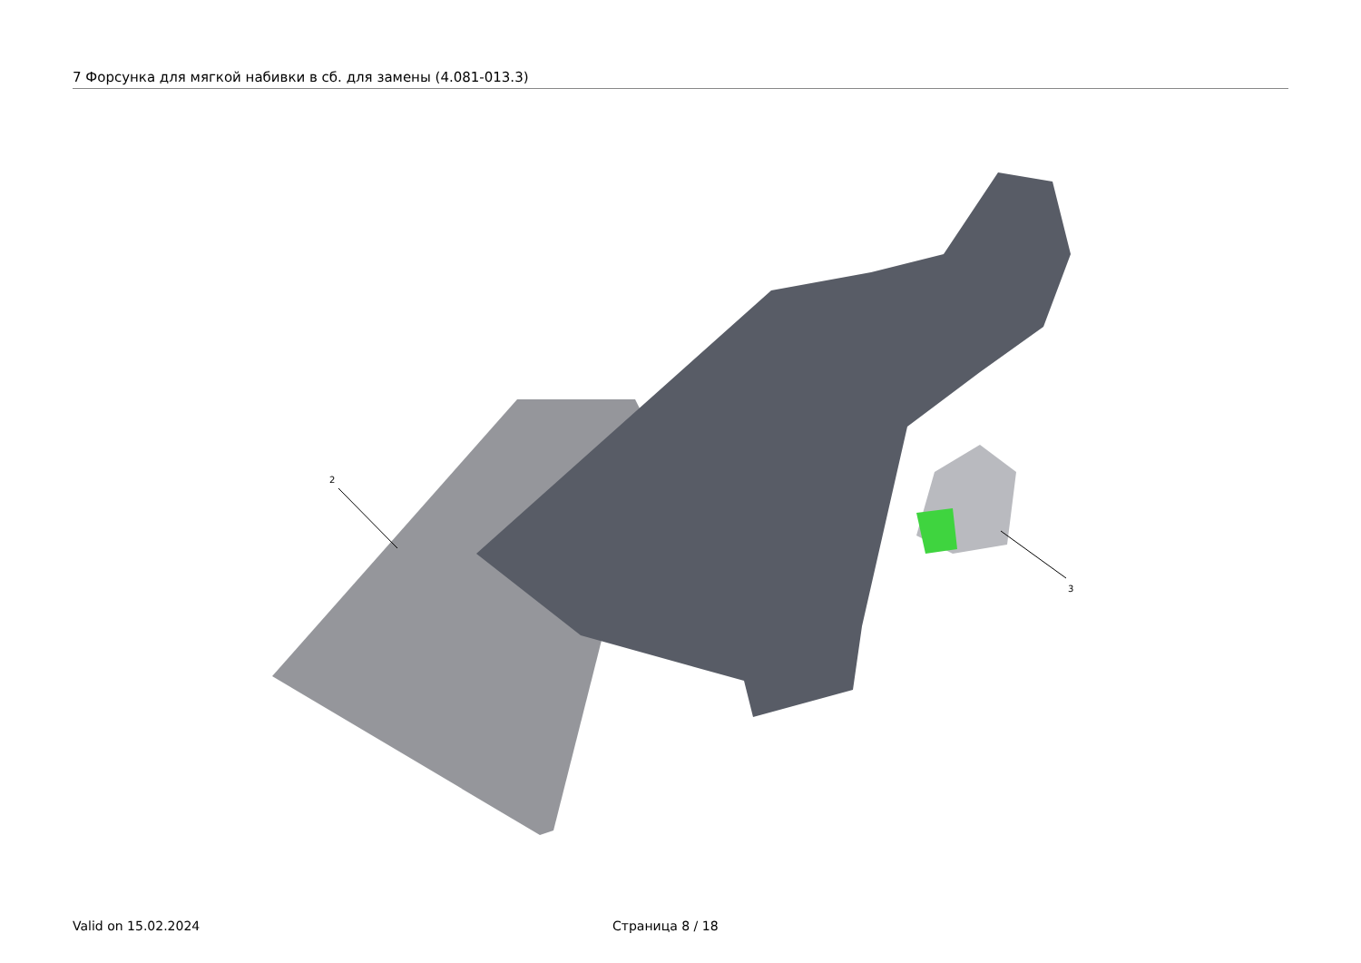7 Форсунка для мягкой набивки в сб. для замены (4.081-013.3)
2
3
Valid on 15.02.2024 Страница 8 / 18